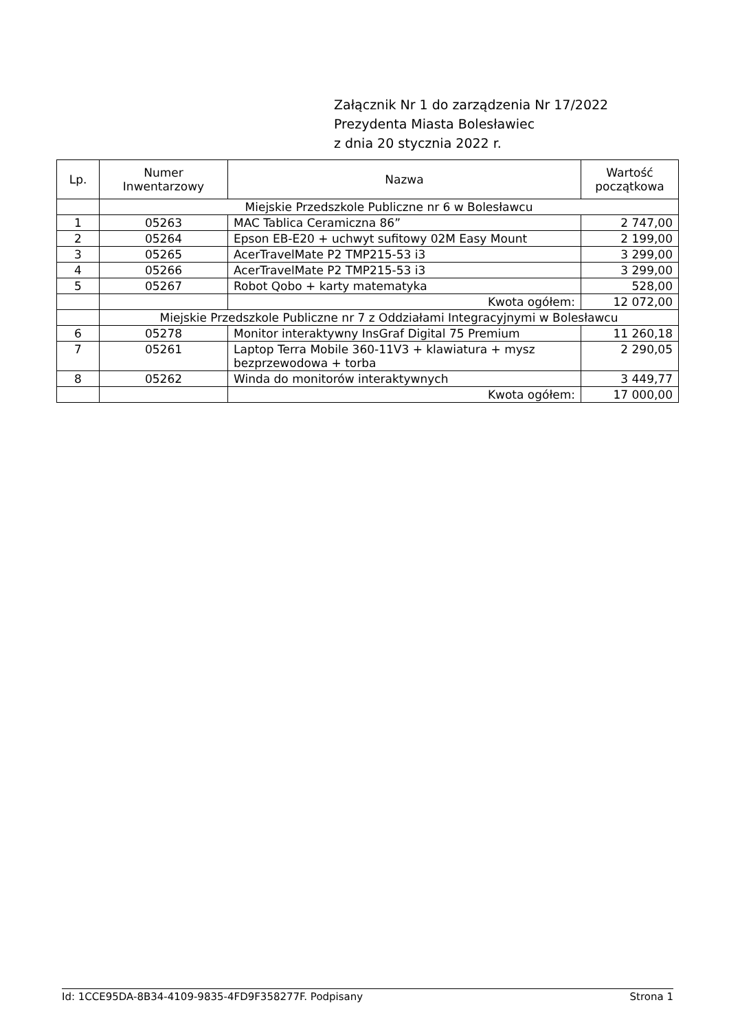Załącznik Nr 1 do zarządzenia Nr 17/2022
Prezydenta Miasta Bolesławiec
z dnia 20 stycznia 2022 r.
| Lp. | Numer Inwentarzowy | Nazwa | Wartość początkowa |
| --- | --- | --- | --- |
| | Miejskie Przedszkole Publiczne nr 6 w Bolesławcu | | |
| 1 | 05263 | MAC Tablica Ceramiczna 86” | 2 747,00 |
| 2 | 05264 | Epson EB-E20 + uchwyt sufitowy 02M Easy Mount | 2 199,00 |
| 3 | 05265 | AcerTravelMate P2 TMP215-53 i3 | 3 299,00 |
| 4 | 05266 | AcerTravelMate P2 TMP215-53 i3 | 3 299,00 |
| 5 | 05267 | Robot Qobo + karty matematyka | 528,00 |
| | | Kwota ogółem: | 12 072,00 |
| | Miejskie Przedszkole Publiczne nr 7 z Oddziałami Integracyjnymi w Bolesławcu | | |
| 6 | 05278 | Monitor interaktywny InsGraf Digital 75 Premium | 11 260,18 |
| 7 | 05261 | Laptop Terra Mobile 360-11V3 + klawiatura + mysz bezprzewodowa + torba | 2 290,05 |
| 8 | 05262 | Winda do monitorów interaktywnych | 3 449,77 |
| | | Kwota ogółem: | 17 000,00 |
Id: 1CCE95DA-8B34-4109-9835-4FD9F358277F. Podpisany Strona 1